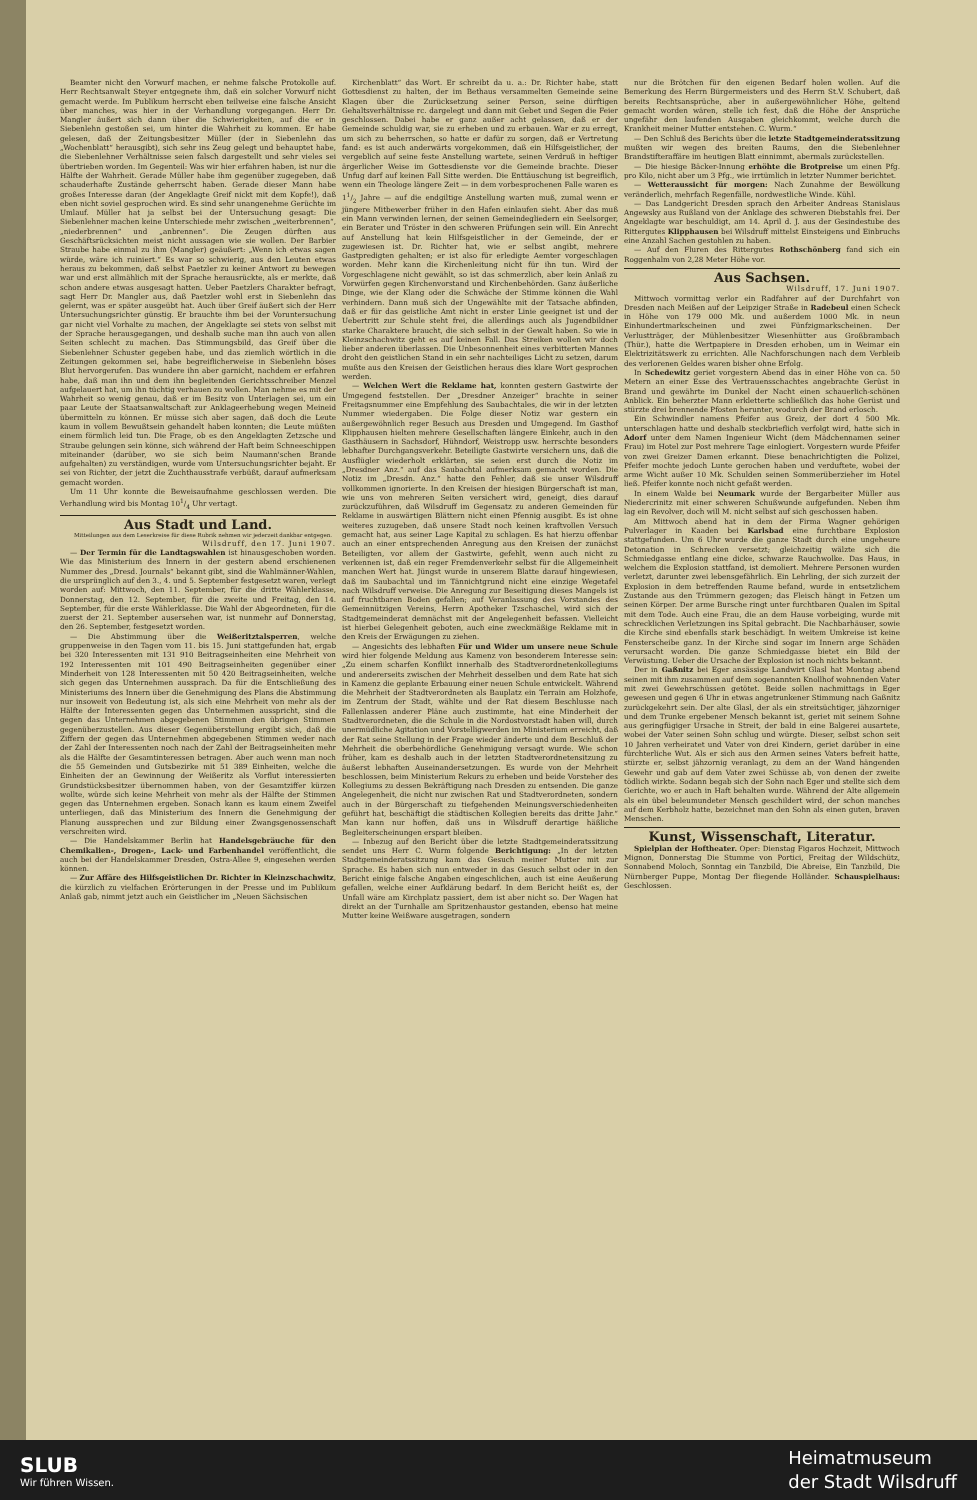Beamter nicht den Vorwurf machen, er nehme falsche Protokolle auf. Herr Rechtsanwalt Steyer entgegnete ihm, daß ein solcher Vorwurf nicht gemacht werde. Im Publikum herrscht eben teilweise eine falsche Ansicht über manches, was hier in der Verhandlung vorgegangen. Herr Dr. Mangler äußert sich dann über die Schwierigkeiten, auf die er in Siebenlehn gestoßen sei, um hinter die Wahrheit zu kommen. Er habe gelesen, daß der Zeitungsbesitzer Müller (der in Siebenlehn das „Wochenblatt“ herausgibt), sich sehr ins Zeug gelegt und behauptet habe, die Siebenlehner Verhältnisse seien falsch dargestellt und sehr vieles sei übertrieben worden. Im Gegenteil: Was wir hier erfahren haben, ist nur die Hälfte der Wahrheit. Gerade Müller habe ihm gegenüber zugegeben, daß schauderhafte Zustände geherrscht haben. Gerade dieser Mann habe großes Interesse daran (der Angeklagte Greif nickt mit dem Kopfe!), daß eben nicht soviel gesprochen wird. Es sind sehr unangenehme Gerüchte im Umlauf. Müller hat ja selbst bei der Untersuchung gesagt: Die Siebenlehner machen keine Unterschiede mehr zwischen „weiterbrennen“, „niederbrennen“ und „anbrennen“. Die Zeugen dürften aus Geschäftsrücksichten meist nicht aussagen wie sie wollen. Der Barbier Straube habe einmal zu ihm (Mangler) geäußert: „Wenn ich etwas sagen würde, wäre ich ruiniert.“ Es war so schwierig, aus den Leuten etwas heraus zu bekommen, daß selbst Paetzler zu keiner Antwort zu bewegen war und erst allmählich mit der Sprache herausrückte, als er merkte, daß schon andere etwas ausgesagt hatten. Ueber Paetzlers Charakter befragt, sagt Herr Dr. Mangler aus, daß Paetzler wohl erst in Siebenlehn das gelernt, was er später ausgeübt hat. Auch über Greif äußert sich der Herr Untersuchungsrichter günstig. Er brauchte ihm bei der Voruntersuchung gar nicht viel Vorhalte zu machen, der Angeklagte sei stets von selbst mit der Sprache herausgegangen, und deshalb suche man ihn auch von allen Seiten schlecht zu machen. Das Stimmungsbild, das Greif über die Siebenlehner Schuster gegeben habe, und das ziemlich wörtlich in die Zeitungen gekommen sei, habe begreiflicherweise in Siebenlehn böses Blut hervorgerufen. Das wundere ihn aber garnicht, nachdem er erfahren habe, daß man ihn und dem ihn begleitenden Gerichtsschreiber Menzel aufgelauert hat, um ihn tüchtig verhauen zu wollen. Man nehme es mit der Wahrheit so wenig genau, daß er im Besitz von Unterlagen sei, um ein paar Leute der Staatsanwaltschaft zur Anklageerhebung wegen Meineid übermitteln zu können. Er müsse sich aber sagen, daß doch die Leute kaum in vollem Bewußtsein gehandelt haben konnten; die Leute müßten einem förmlich leid tun. Die Frage, ob es den Angeklagten Zetzsche und Straube gelungen sein könne, sich während der Haft beim Schneeschippen miteinander (darüber, wo sie sich beim Naumann'schen Brande aufgehalten) zu verständigen, wurde vom Untersuchungsrichter bejaht. Er sei von Richter, der jetzt die Zuchthausstrafe verbüßt, darauf aufmerksam gemacht worden.
Um 11 Uhr konnte die Beweisaufnahme geschlossen werden. Die Verhandlung wird bis Montag 101/4 Uhr vertagt.
Aus Stadt und Land.
Mitteilungen aus dem Leserkreise für diese Rubrik nehmen wir jederzeit dankbar entgegen.
Wilsdruff, den 17. Juni 1907.
— Der Termin für die Landtagswahlen ist hinausgeschoben worden. Wie das Ministerium des Innern in der gestern abend erschienenen Nummer des „Dresd. Journals“ bekannt gibt, sind die Wahlmänner-Wahlen, die ursprünglich auf den 3., 4. und 5. September festgesetzt waren, verlegt worden auf: Mittwoch, den 11. September, für die dritte Wählerklasse, Donnerstag, den 12. September, für die zweite und Freitag, den 14. September, für die erste Wählerklasse. Die Wahl der Abgeordneten, für die zuerst der 21. September ausersehen war, ist nunmehr auf Donnerstag, den 26. September, festgesetzt worden.
— Die Abstimmung über die Weißeritztalsperren, welche gruppenweise in den Tagen vom 11. bis 15. Juni stattgefunden hat, ergab bei 320 Interessenten mit 131 910 Beitragseinheiten eine Mehrheit von 192 Interessenten mit 101 490 Beitragseinheiten gegenüber einer Minderheit von 128 Interessenten mit 50 420 Beitragseinheiten, welche sich gegen das Unternehmen aussprach. Da für die Entschließung des Ministeriums des Innern über die Genehmigung des Plans die Abstimmung nur insoweit von Bedeutung ist, als sich eine Mehrheit von mehr als der Hälfte der Interessenten gegen das Unternehmen ausspricht, sind die gegen das Unternehmen abgegebenen Stimmen den übrigen Stimmen gegenüberzustellen. Aus dieser Gegenüberstellung ergibt sich, daß die Ziffern der gegen das Unternehmen abgegebenen Stimmen weder nach der Zahl der Interessenten noch nach der Zahl der Beitragseinheiten mehr als die Hälfte der Gesamtinteressen betragen. Aber auch wenn man noch die 55 Gemeinden und Gutsbezirke mit 51 389 Einheiten, welche die Einheiten der an Gewinnung der Weißeritz als Vorflut interessierten Grundstücksbesitzer übernommen haben, von der Gesamtziffer kürzen wollte, würde sich keine Mehrheit von mehr als der Hälfte der Stimmen gegen das Unternehmen ergeben. Sonach kann es kaum einem Zweifel unterliegen, daß das Ministerium des Innern die Genehmigung der Planung aussprechen und zur Bildung einer Zwangsgenossenschaft verschreiten wird.
— Die Handelskammer Berlin hat Handelsgebräuche für den Chemikalien-, Drogen-, Lack- und Farbenhandel veröffentlicht, die auch bei der Handelskammer Dresden, Ostra-Allee 9, eingesehen werden können.
— Zur Affäre des Hilfsgeistlichen Dr. Richter in Kleinzschachwitz, die kürzlich zu vielfachen Erörterungen in der Presse und im Publikum Anlaß gab, nimmt jetzt auch ein Geistlicher im „Neuen Sächsischen
Kirchenblatt“ das Wort. Er schreibt da u. a.: Dr. Richter habe, statt Gottesdienst zu halten, der im Bethaus versammelten Gemeinde seine Klagen über die Zurücksetzung seiner Person, seine dürftigen Gehaltsverhältnisse rc. dargelegt und dann mit Gebet und Segen die Feier geschlossen. Dabei habe er ganz außer acht gelassen, daß er der Gemeinde schuldig war, sie zu erheben und zu erbauen. War er zu erregt, um sich zu beherrschen, so hatte er dafür zu sorgen, daß er Vertretung fand: es ist auch anderwärts vorgekommen, daß ein Hilfsgeistlicher, der vergeblich auf seine feste Anstellung wartete, seinen Verdruß in heftiger ärgerlicher Weise im Gottesdienste vor die Gemeinde brachte. Dieser Unfug darf auf keinen Fall Sitte werden. Die Enttäuschung ist begreiflich, wenn ein Theologe längere Zeit — in dem vorbesprochenen Falle waren es 11/2 Jahre — auf die endgiltige Anstellung warten muß, zumal wenn er jüngere Mitbewerber früher in den Hafen einlaufen sieht. Aber das muß ein Mann verwinden lernen, der seinen Gemeindegliedern ein Seelsorger, ein Berater und Tröster in den schweren Prüfungen sein will. Ein Anrecht auf Anstellung hat kein Hilfsgeistlicher in der Gemeinde, der er zugewiesen ist. Dr. Richter hat, wie er selbst angibt, mehrere Gastpredigten gehalten; er ist also für erledigte Aemter vorgeschlagen worden. Mehr kann die Kirchenleitung nicht für ihn tun. Wird der Vorgeschlagene nicht gewählt, so ist das schmerzlich, aber kein Anlaß zu Vorwürfen gegen Kirchenvorstand und Kirchenbehörden. Ganz äußerliche Dinge, wie der Klang oder die Schwäche der Stimme können die Wahl verhindern. Dann muß sich der Ungewählte mit der Tatsache abfinden, daß er für das geistliche Amt nicht in erster Linie geeignet ist und der Uebertritt zur Schule steht frei, die allerdings auch als Jugendbildner starke Charaktere braucht, die sich selbst in der Gewalt haben. So wie in Kleinzschachwitz geht es auf keinen Fall. Das Streiken wollen wir doch lieber anderen überlassen. Die Unbesonnenheit eines verbitterten Mannes droht den geistlichen Stand in ein sehr nachteiliges Licht zu setzen, darum mußte aus den Kreisen der Geistlichen heraus dies klare Wort gesprochen werden.
— Welchen Wert die Reklame hat, konnten gestern Gastwirte der Umgegend feststellen. Der „Dresdner Anzeiger“ brachte in seiner Freitagsnummer eine Empfehlung des Saubachtales, die wir in der letzten Nummer wiedergaben. Die Folge dieser Notiz war gestern ein außergewöhnlich reger Besuch aus Dresden und Umgegend. Im Gasthof Klipphausen hielten mehrere Gesellschaften längere Einkehr, auch in den Gasthäusern in Sachsdorf, Hühndorf, Weistropp usw. herrschte besonders lebhafter Durchgangsverkehr. Beteiligte Gastwirte versichern uns, daß die Ausflügler wiederholt erklärten, sie seien erst durch die Notiz im „Dresdner Anz.“ auf das Saubachtal aufmerksam gemacht worden. Die Notiz im „Dresdn. Anz.“ hatte den Fehler, daß sie unser Wilsdruff vollkommen ignorierte. In den Kreisen der hiesigen Bürgerschaft ist man, wie uns von mehreren Seiten versichert wird, geneigt, dies darauf zurückzuführen, daß Wilsdruff im Gegensatz zu anderen Gemeinden für Reklame in auswärtigen Blättern nicht einen Pfennig ausgibt. Es ist ohne weiteres zuzugeben, daß unsere Stadt noch keinen kraftvollen Versuch gemacht hat, aus seiner Lage Kapital zu schlagen. Es hat hierzu offenbar auch an einer entsprechenden Anregung aus den Kreisen der zunächst Beteiligten, vor allem der Gastwirte, gefehlt, wenn auch nicht zu verkennen ist, daß ein reger Fremdenverkehr selbst für die Allgemeinheit manchen Wert hat. Jüngst wurde in unserem Blatte darauf hingewiesen, daß im Saubachtal und im Tännichtgrund nicht eine einzige Wegetafel nach Wilsdruff verweise. Die Anregung zur Beseitigung dieses Mangels ist auf fruchtbaren Boden gefallen; auf Veranlassung des Vorstandes des Gemeinnützigen Vereins, Herrn Apotheker Tzschaschel, wird sich der Stadtgemeinderat demnächst mit der Angelegenheit befassen. Vielleicht ist hierbei Gelegenheit geboten, auch eine zweckmäßige Reklame mit in den Kreis der Erwägungen zu ziehen.
— Angesichts des lebhaften Für und Wider um unsere neue Schule wird hier folgende Meldung aus Kamenz von besonderem Interesse sein: „Zu einem scharfen Konflikt innerhalb des Stadtverordnetenkollegiums und andererseits zwischen der Mehrheit desselben und dem Rate hat sich in Kamenz die geplante Erbauung einer neuen Schule entwickelt. Während die Mehrheit der Stadtverordneten als Bauplatz ein Terrain am Holzhofe, im Zentrum der Stadt, wählte und der Rat diesem Beschlusse nach Fallenlassen anderer Pläne auch zustimmte, hat eine Minderheit der Stadtverordneten, die die Schule in die Nordostvorstadt haben will, durch unermüdliche Agitation und Vorstelligwerden im Ministerium erreicht, daß der Rat seine Stellung in der Frage wieder änderte und dem Beschluß der Mehrheit die oberbehördliche Genehmigung versagt wurde. Wie schon früher, kam es deshalb auch in der letzten Stadtverordnetensitzung zu äußerst lebhaften Auseinandersetzungen. Es wurde von der Mehrheit beschlossen, beim Ministerium Rekurs zu erheben und beide Vorsteher des Kollegiums zu dessen Bekräftigung nach Dresden zu entsenden. Die ganze Angelegenheit, die nicht nur zwischen Rat und Stadtverordneten, sondern auch in der Bürgerschaft zu tiefgehenden Meinungsverschiedenheiten geführt hat, beschäftigt die städtischen Kollegien bereits das dritte Jahr.“ Man kann nur hoffen, daß uns in Wilsdruff derartige häßliche Begleiterscheinungen erspart bleiben.
— Inbezug auf den Bericht über die letzte Stadtgemeinderatssitzung sendet uns Herr C. Wurm folgende Berichtigung: „In der letzten Stadtgemeinderatssitzung kam das Gesuch meiner Mutter mit zur Sprache. Es haben sich nun entweder in das Gesuch selbst oder in den Bericht einige falsche Angaben eingeschlichen, auch ist eine Aeußerung gefallen, welche einer Aufklärung bedarf. In dem Bericht heißt es, der Unfall wäre am Kirchplatz passiert, dem ist aber nicht so. Der Wagen hat direkt an der Turnhalle am Spritzenhaustor gestanden, ebenso hat meine Mutter keine Weißware ausgetragen, sondern
nur die Brötchen für den eigenen Bedarf holen wollen. Auf die Bemerkung des Herrn Bürgermeisters und des Herrn St.V. Schubert, daß bereits Rechtsansprüche, aber in außergewöhnlicher Höhe, geltend gemacht worden wären, stelle ich fest, daß die Höhe der Ansprüche ungefähr den laufenden Ausgaben gleichkommt, welche durch die Krankheit meiner Mutter entstehen. C. Wurm.“
— Den Schluß des Berichts über die letzte Stadtgemeinderatssitzung mußten wir wegen des breiten Raums, den die Siebenlehner Brandstifteraffäre im heutigen Blatt einnimmt, abermals zurückstellen.
— Die hiesige Bäcker-Innung erhöhte die Brotpreise um einen Pfg. pro Kilo, nicht aber um 3 Pfg., wie irrtümlich in letzter Nummer berichtet.
— Wetteraussicht für morgen: Nach Zunahme der Bewölkung veränderlich, mehrfach Regenfälle, nordwestliche Winde. Kühl.
— Das Landgericht Dresden sprach den Arbeiter Andreas Stanislaus Angewsky aus Rußland von der Anklage des schweren Diebstahls frei. Der Angeklagte war beschuldigt, am 14. April d. J. aus der Gesindestube des Rittergutes Klipphausen bei Wilsdruff mittelst Einsteigens und Einbruchs eine Anzahl Sachen gestohlen zu haben.
— Auf den Fluren des Rittergutes Rothschönberg fand sich ein Roggenhalm von 2,28 Meter Höhe vor.
Aus Sachsen.
Wilsdruff, 17. Juni 1907.
Mittwoch vormittag verlor ein Radfahrer auf der Durchfahrt von Dresden nach Meißen auf der Leipziger Straße in Radebeul einen Scheck in Höhe von 179 000 Mk. und außerdem 1000 Mk. in neun Einhundertmarkscheinen und zwei Fünfzigmarkscheinen. Der Verlustträger, der Mühlenbesitzer Wiesenhütter aus Großbrambach (Thür.), hatte die Wertpapiere in Dresden erhoben, um in Weimar ein Elektrizitätswerk zu errichten. Alle Nachforschungen nach dem Verbleib des verlorenen Geldes waren bisher ohne Erfolg.
In Schedewitz geriet vorgestern Abend das in einer Höhe von ca. 50 Metern an einer Esse des Vertrauensschachtes angebrachte Gerüst in Brand und gewährte im Dunkel der Nacht einen schauerlich-schönen Anblick. Ein beherzter Mann erkletterte schließlich das hohe Gerüst und stürzte drei brennende Pfosten herunter, wodurch der Brand erlosch.
Ein Schwindler namens Pfeifer aus Greiz, der dort 4 500 Mk. unterschlagen hatte und deshalb steckbrieflich verfolgt wird, hatte sich in Adorf unter dem Namen Ingenieur Wicht (dem Mädchennamen seiner Frau) im Hotel zur Post mehrere Tage einlogiert. Vorgestern wurde Pfeifer von zwei Greizer Damen erkannt. Diese benachrichtigten die Polizei, Pfeifer mochte jedoch Lunte gerochen haben und verduftete, wobei der arme Wicht außer 10 Mk. Schulden seinen Sommerüberzieher im Hotel ließ. Pfeifer konnte noch nicht gefaßt werden.
In einem Walde bei Neumark wurde der Bergarbeiter Müller aus Niedercrinitz mit einer schweren Schußwunde aufgefunden. Neben ihm lag ein Revolver, doch will M. nicht selbst auf sich geschossen haben.
Am Mittwoch abend hat in dem der Firma Wagner gehörigen Pulverlager in Kaaden bei Karlsbad eine furchtbare Explosion stattgefunden. Um 6 Uhr wurde die ganze Stadt durch eine ungeheure Detonation in Schrecken versetzt; gleichzeitig wälzte sich die Schmiedgasse entlang eine dicke, schwarze Rauchwolke. Das Haus, in welchem die Explosion stattfand, ist demoliert. Mehrere Personen wurden verletzt, darunter zwei lebensgefährlich. Ein Lehrling, der sich zurzeit der Explosion in dem betreffenden Raume befand, wurde in entsetzlichem Zustande aus den Trümmern gezogen; das Fleisch hängt in Fetzen um seinen Körper. Der arme Bursche ringt unter furchtbaren Qualen im Spital mit dem Tode. Auch eine Frau, die an dem Hause vorbeiging, wurde mit schrecklichen Verletzungen ins Spital gebracht. Die Nachbarhäuser, sowie die Kirche sind ebenfalls stark beschädigt. In weitem Umkreise ist keine Fensterscheibe ganz. In der Kirche sind sogar im Innern arge Schäden verursacht worden. Die ganze Schmiedgasse bietet ein Bild der Verwüstung. Ueber die Ursache der Explosion ist noch nichts bekannt.
Der in Gaßnitz bei Eger ansässige Landwirt Glasl hat Montag abend seinen mit ihm zusammen auf dem sogenannten Knollhof wohnenden Vater mit zwei Gewehrschüssen getötet. Beide sollen nachmittags in Eger gewesen und gegen 6 Uhr in etwas angetrunkener Stimmung nach Gaßnitz zurückgekehrt sein. Der alte Glasl, der als ein streitsüchtiger, jähzorniger und dem Trunke ergebener Mensch bekannt ist, geriet mit seinem Sohne aus geringfügiger Ursache in Streit, der bald in eine Balgerei ausartete, wobei der Vater seinen Sohn schlug und würgte. Dieser, selbst schon seit 10 Jahren verheiratet und Vater von drei Kindern, geriet darüber in eine fürchterliche Wut. Als er sich aus den Armen seines Vaters befreit hatte, stürzte er, selbst jähzornig veranlagt, zu dem an der Wand hängenden Gewehr und gab auf dem Vater zwei Schüsse ab, von denen der zweite tödlich wirkte. Sodann begab sich der Sohn nach Eger und stellte sich dem Gerichte, wo er auch in Haft behalten wurde. Während der Alte allgemein als ein übel beleumundeter Mensch geschildert wird, der schon manches auf dem Kerbholz hatte, bezeichnet man den Sohn als einen guten, braven Menschen.
Kunst, Wissenschaft, Literatur.
Spielplan der Hoftheater. Oper: Dienstag Figaros Hochzeit, Mittwoch Mignon, Donnerstag Die Stumme von Portici, Freitag der Wildschütz, Sonnabend Moloch, Sonntag ein Tanzbild, Die Abreise, Ein Tanzbild, Die Nürnberger Puppe, Montag Der fliegende Holländer. Schauspielhaus: Geschlossen.
SLUB
Wir führen Wissen.
Heimatmuseum
der Stadt Wilsdruff